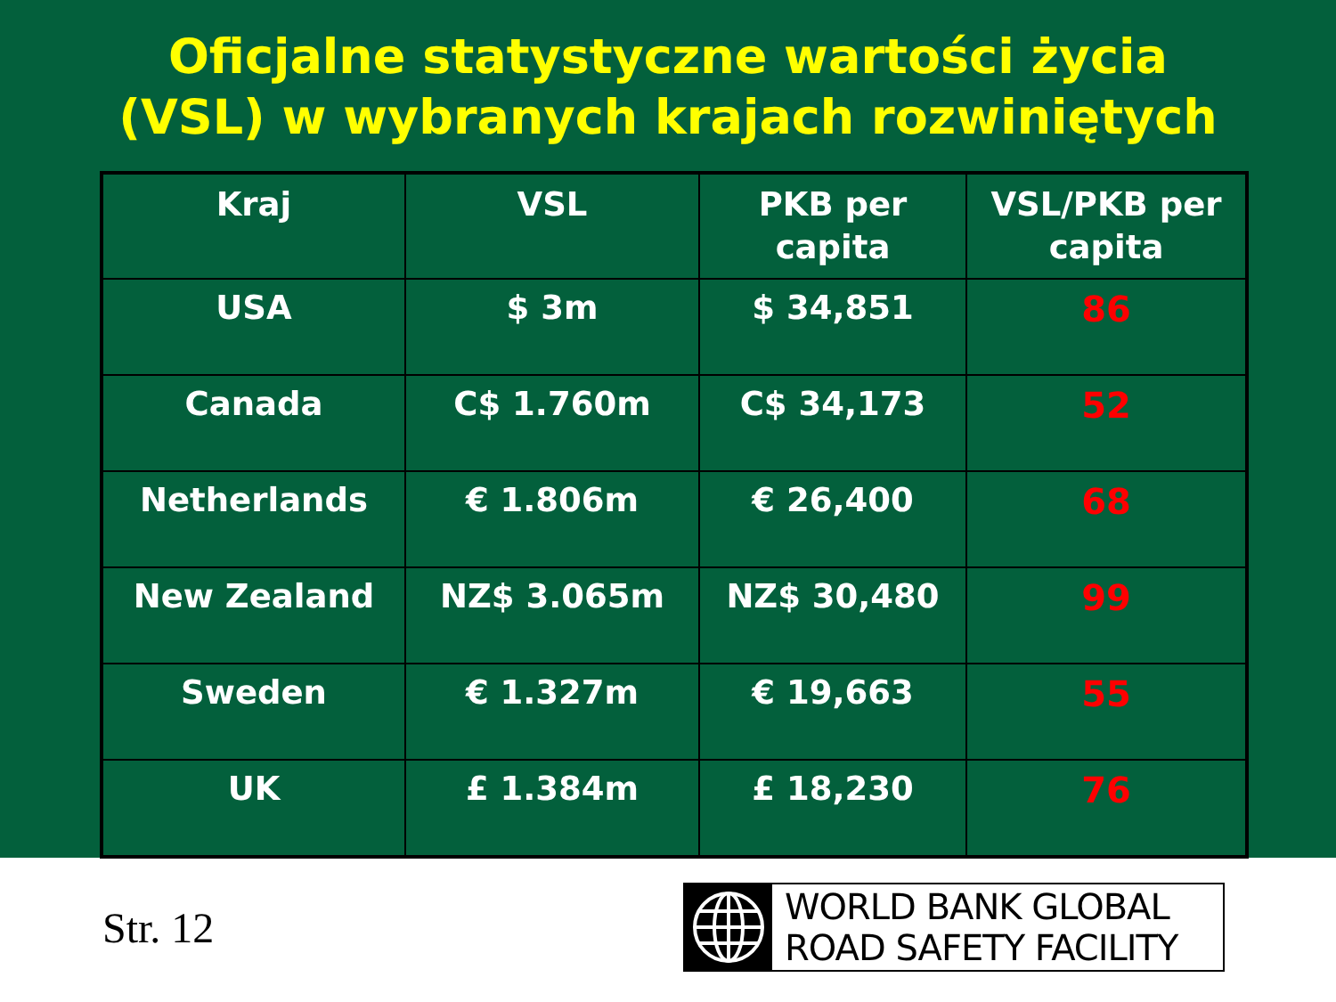Oficjalne statystyczne wartości życia
(VSL) w wybranych krajach rozwiniętych
| Kraj | VSL | PKB per capita | VSL/PKB per capita |
| --- | --- | --- | --- |
| USA | $ 3m | $ 34,851 | 86 |
| Canada | C$ 1.760m | C$ 34,173 | 52 |
| Netherlands | € 1.806m | € 26,400 | 68 |
| New Zealand | NZ$ 3.065m | NZ$ 30,480 | 99 |
| Sweden | € 1.327m | € 19,663 | 55 |
| UK | £ 1.384m | £ 18,230 | 76 |
Str. 12
WORLD BANK GLOBAL
ROAD SAFETY FACILITY